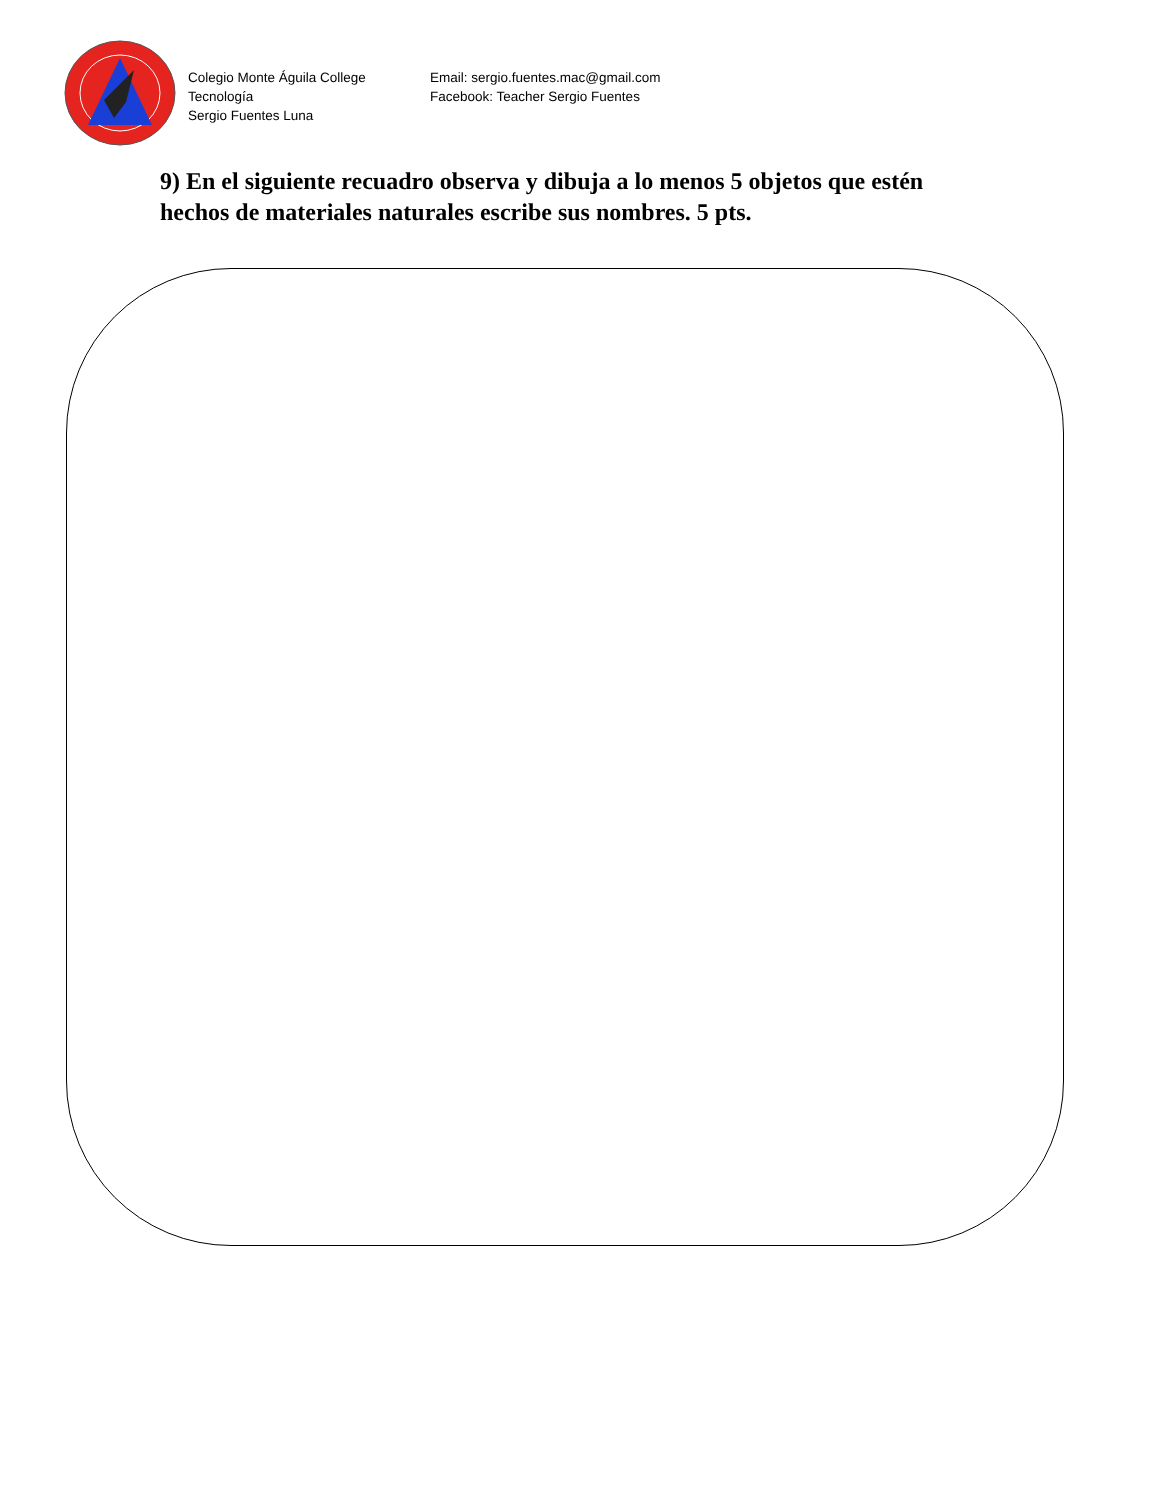Colegio Monte Águila College
Tecnología
Sergio Fuentes Luna
Email: sergio.fuentes.mac@gmail.com
Facebook: Teacher Sergio Fuentes
9) En el siguiente recuadro observa y dibuja a lo menos 5 objetos que estén hechos de materiales naturales escribe sus nombres. 5 pts.